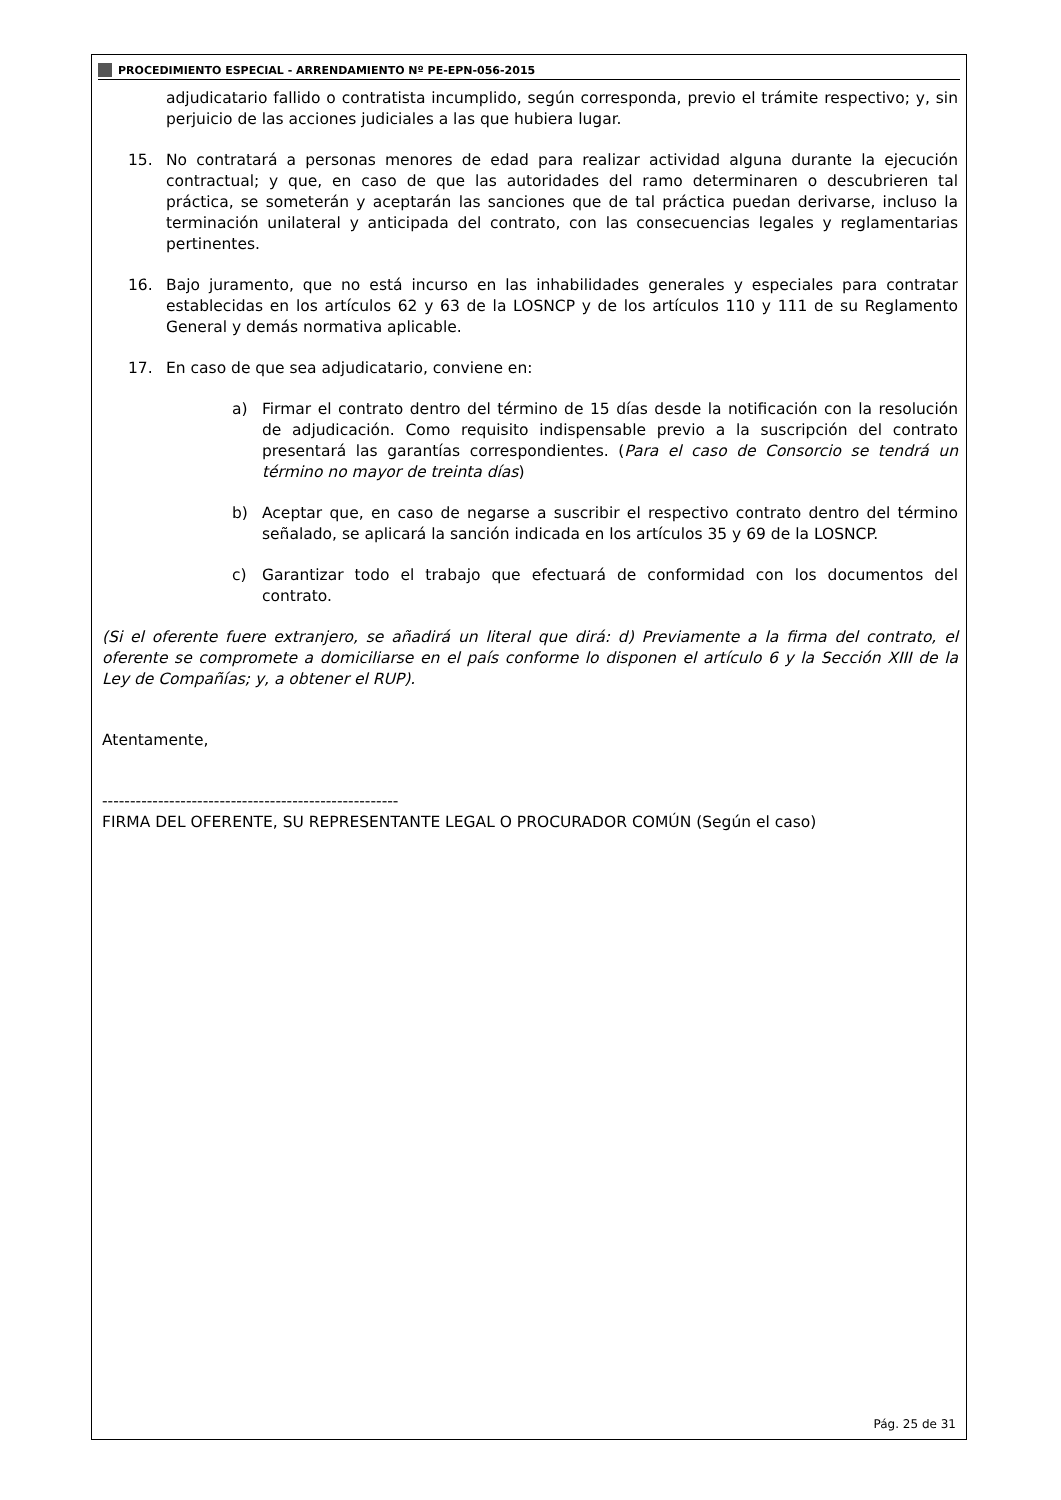PROCEDIMIENTO ESPECIAL - ARRENDAMIENTO Nº PE-EPN-056-2015
adjudicatario fallido o contratista incumplido, según corresponda, previo el trámite respectivo; y, sin perjuicio de las acciones judiciales a las que hubiera lugar.
15. No contratará a personas menores de edad para realizar actividad alguna durante la ejecución contractual; y que, en caso de que las autoridades del ramo determinaren o descubrieren tal práctica, se someterán y aceptarán las sanciones que de tal práctica puedan derivarse, incluso la terminación unilateral y anticipada del contrato, con las consecuencias legales y reglamentarias pertinentes.
16. Bajo juramento, que no está incurso en las inhabilidades generales y especiales para contratar establecidas en los artículos 62 y 63 de la LOSNCP y de los artículos 110 y 111 de su Reglamento General y demás normativa aplicable.
17. En caso de que sea adjudicatario, conviene en:
a) Firmar el contrato dentro del término de 15 días desde la notificación con la resolución de adjudicación. Como requisito indispensable previo a la suscripción del contrato presentará las garantías correspondientes. (Para el caso de Consorcio se tendrá un término no mayor de treinta días)
b) Aceptar que, en caso de negarse a suscribir el respectivo contrato dentro del término señalado, se aplicará la sanción indicada en los artículos 35 y 69 de la LOSNCP.
c) Garantizar todo el trabajo que efectuará de conformidad con los documentos del contrato.
(Si el oferente fuere extranjero, se añadirá un literal que dirá: d) Previamente a la firma del contrato, el oferente se compromete a domiciliarse en el país conforme lo disponen el artículo 6 y la Sección XIII de la Ley de Compañías; y, a obtener el RUP).
Atentamente,
-----------------------------------------------------
FIRMA DEL OFERENTE, SU REPRESENTANTE LEGAL O PROCURADOR COMÚN (Según el caso)
Pág. 25 de 31